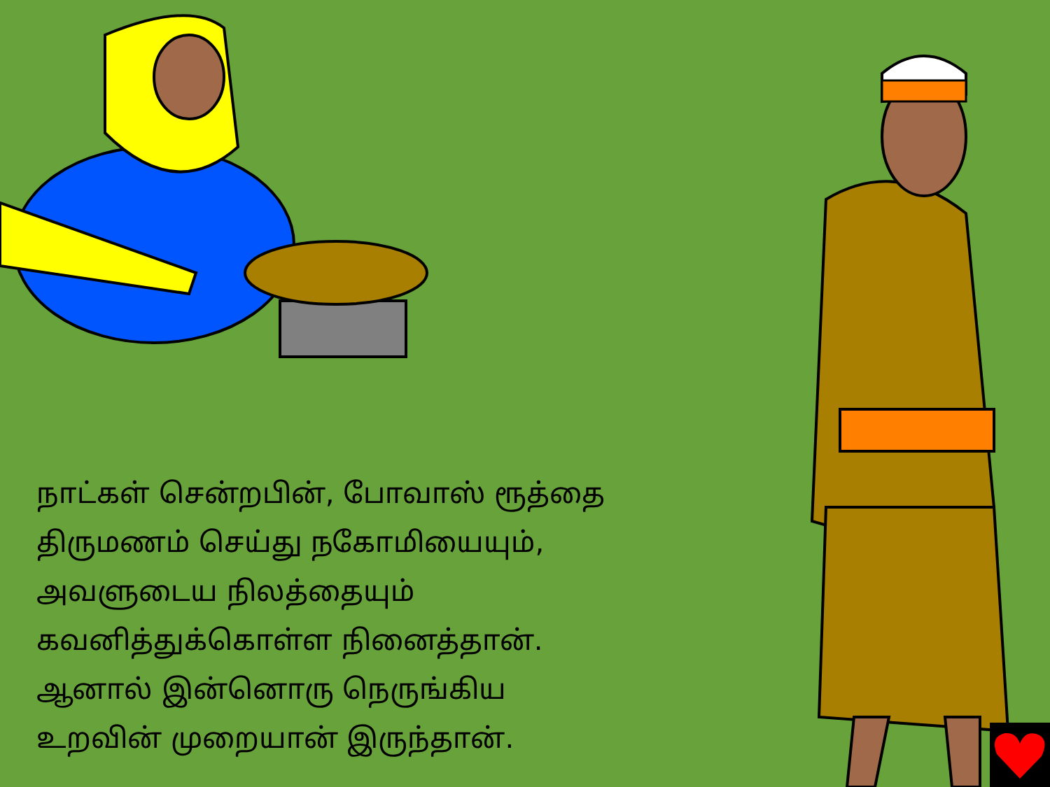நாட்கள் சென்றபின், போவாஸ் ரூத்தை
திருமணம் செய்து நகோமியையும்,
அவளுடைய நிலத்தையும்
கவனித்துக்கொள்ள நினைத்தான்.
ஆனால் இன்னொரு நெருங்கிய
உறவின் முறையான் இருந்தான்.